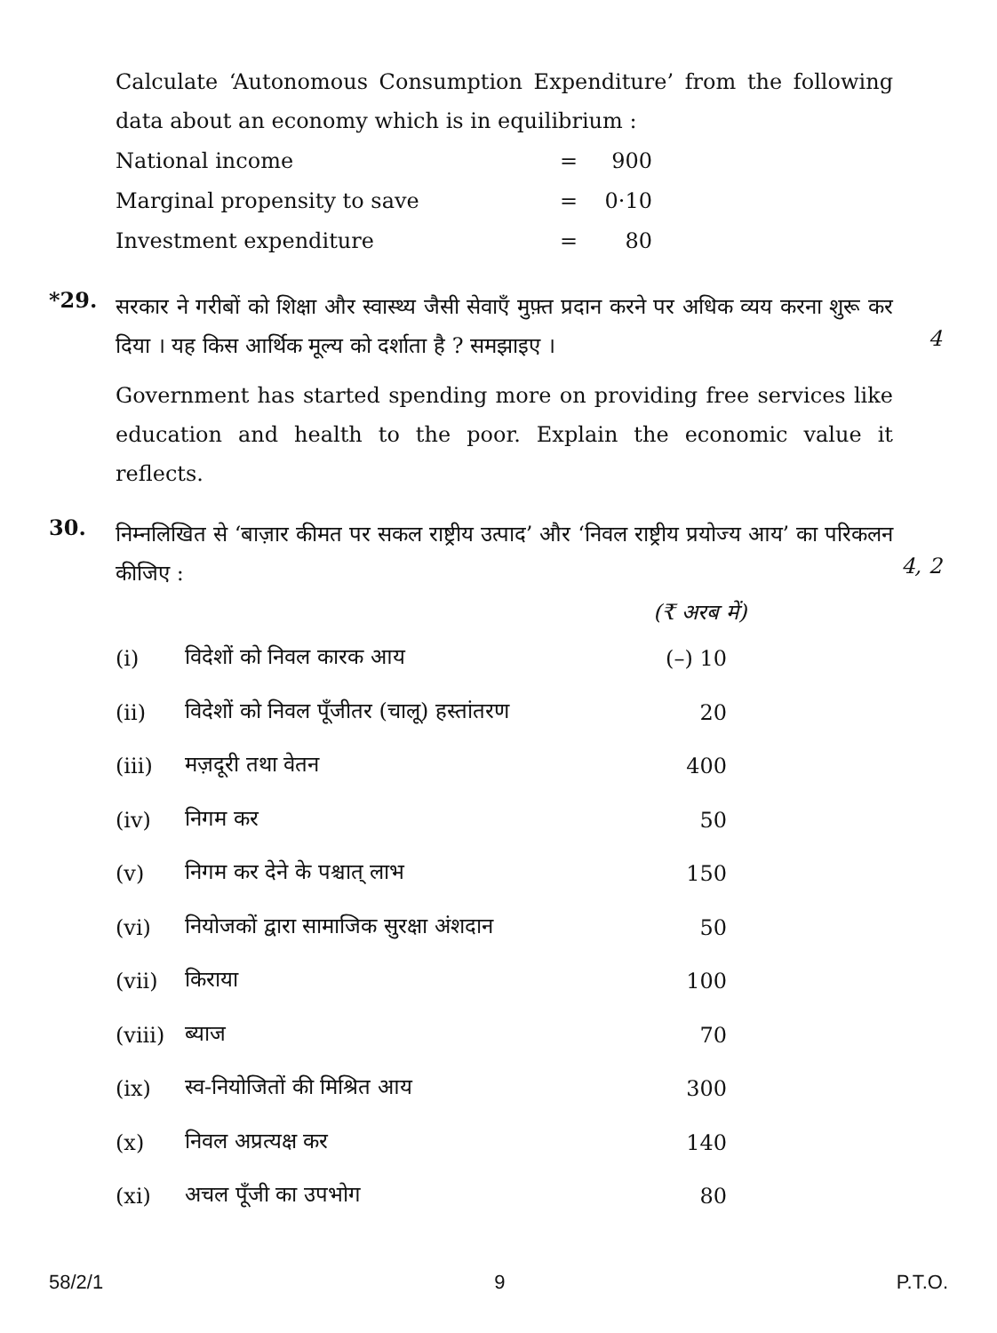Calculate ‘Autonomous Consumption Expenditure’ from the following data about an economy which is in equilibrium :
| National income | = | 900 |
| Marginal propensity to save | = | 0·10 |
| Investment expenditure | = | 80 |
*29.
सरकार ने गरीबों को शिक्षा और स्वास्थ्य जैसी सेवाएँ मुफ़्त प्रदान करने पर अधिक व्यय करना शुरू कर दिया । यह किस आर्थिक मूल्य को दर्शाता है ? समझाइए ।
Government has started spending more on providing free services like education and health to the poor. Explain the economic value it reflects.
4
30.
निम्नलिखित से ‘बाज़ार कीमत पर सकल राष्ट्रीय उत्पाद’ और ‘निवल राष्ट्रीय प्रयोज्य आय’ का परिकलन कीजिए :
4, 2
(₹ अरब में)
| (i) | विदेशों को निवल कारक आय | (–) 10 |
| (ii) | विदेशों को निवल पूँजीतर (चालू) हस्तांतरण | 20 |
| (iii) | मज़दूरी तथा वेतन | 400 |
| (iv) | निगम कर | 50 |
| (v) | निगम कर देने के पश्चात् लाभ | 150 |
| (vi) | नियोजकों द्वारा सामाजिक सुरक्षा अंशदान | 50 |
| (vii) | किराया | 100 |
| (viii) | ब्याज | 70 |
| (ix) | स्व-नियोजितों की मिश्रित आय | 300 |
| (x) | निवल अप्रत्यक्ष कर | 140 |
| (xi) | अचल पूँजी का उपभोग | 80 |
58/2/1 9 P.T.O.